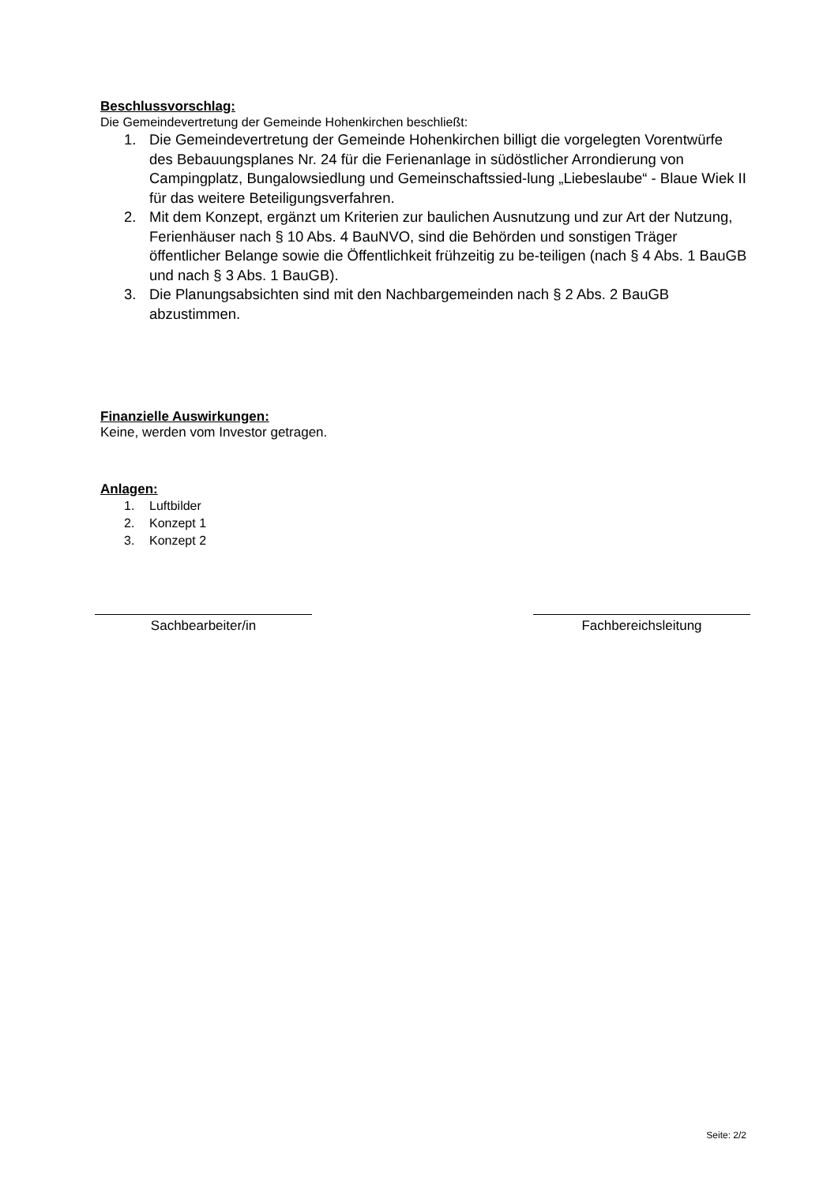Beschlussvorschlag:
Die Gemeindevertretung der Gemeinde Hohenkirchen beschließt:
1. Die Gemeindevertretung der Gemeinde Hohenkirchen billigt die vorgelegten Vorentwürfe des Bebauungsplanes Nr. 24 für die Ferienanlage in südöstlicher Arrondierung von Campingplatz, Bungalowsiedlung und Gemeinschaftssied-lung „Liebeslaube“ - Blaue Wiek II für das weitere Beteiligungsverfahren.
2. Mit dem Konzept, ergänzt um Kriterien zur baulichen Ausnutzung und zur Art der Nutzung, Ferienhäuser nach § 10 Abs. 4 BauNVO, sind die Behörden und sonstigen Träger öffentlicher Belange sowie die Öffentlichkeit frühzeitig zu be-teiligen (nach § 4 Abs. 1 BauGB und nach § 3 Abs. 1 BauGB).
3. Die Planungsabsichten sind mit den Nachbargemeinden nach § 2 Abs. 2 BauGB abzustimmen.
Finanzielle Auswirkungen:
Keine, werden vom Investor getragen.
Anlagen:
1. Luftbilder
2. Konzept 1
3. Konzept 2
Sachbearbeiter/in Fachbereichsleitung
Seite: 2/2